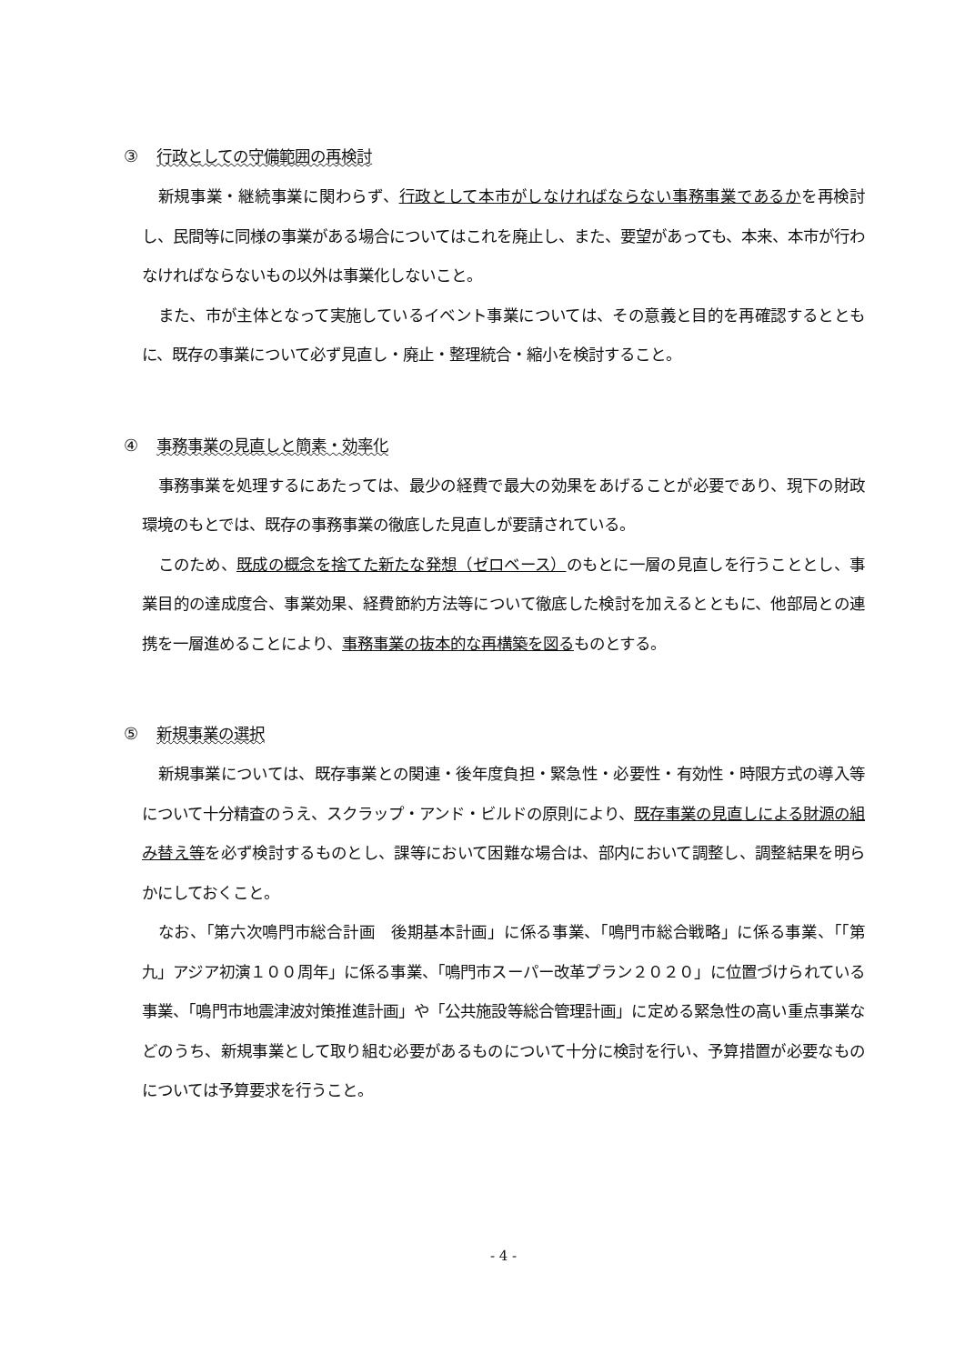③ 行政としての守備範囲の再検討
新規事業・継続事業に関わらず、行政として本市がしなければならない事務事業であるかを再検討し、民間等に同様の事業がある場合についてはこれを廃止し、また、要望があっても、本来、本市が行わなければならないもの以外は事業化しないこと。
また、市が主体となって実施しているイベント事業については、その意義と目的を再確認するとともに、既存の事業について必ず見直し・廃止・整理統合・縮小を検討すること。
④ 事務事業の見直しと簡素・効率化
事務事業を処理するにあたっては、最少の経費で最大の効果をあげることが必要であり、現下の財政環境のもとでは、既存の事務事業の徹底した見直しが要請されている。
このため、既成の概念を捨てた新たな発想（ゼロベース）のもとに一層の見直しを行うこととし、事業目的の達成度合、事業効果、経費節約方法等について徹底した検討を加えるとともに、他部局との連携を一層進めることにより、事務事業の抜本的な再構築を図るものとする。
⑤ 新規事業の選択
新規事業については、既存事業との関連・後年度負担・緊急性・必要性・有効性・時限方式の導入等について十分精査のうえ、スクラップ・アンド・ビルドの原則により、既存事業の見直しによる財源の組み替え等を必ず検討するものとし、課等において困難な場合は、部内において調整し、調整結果を明らかにしておくこと。
なお、「第六次鳴門市総合計画　後期基本計画」に係る事業、「鳴門市総合戦略」に係る事業、「「第九」アジア初演１００周年」に係る事業、「鳴門市スーパー改革プラン２０２０」に位置づけられている事業、「鳴門市地震津波対策推進計画」や「公共施設等総合管理計画」に定める緊急性の高い重点事業などのうち、新規事業として取り組む必要があるものについて十分に検討を行い、予算措置が必要なものについては予算要求を行うこと。
- 4 -